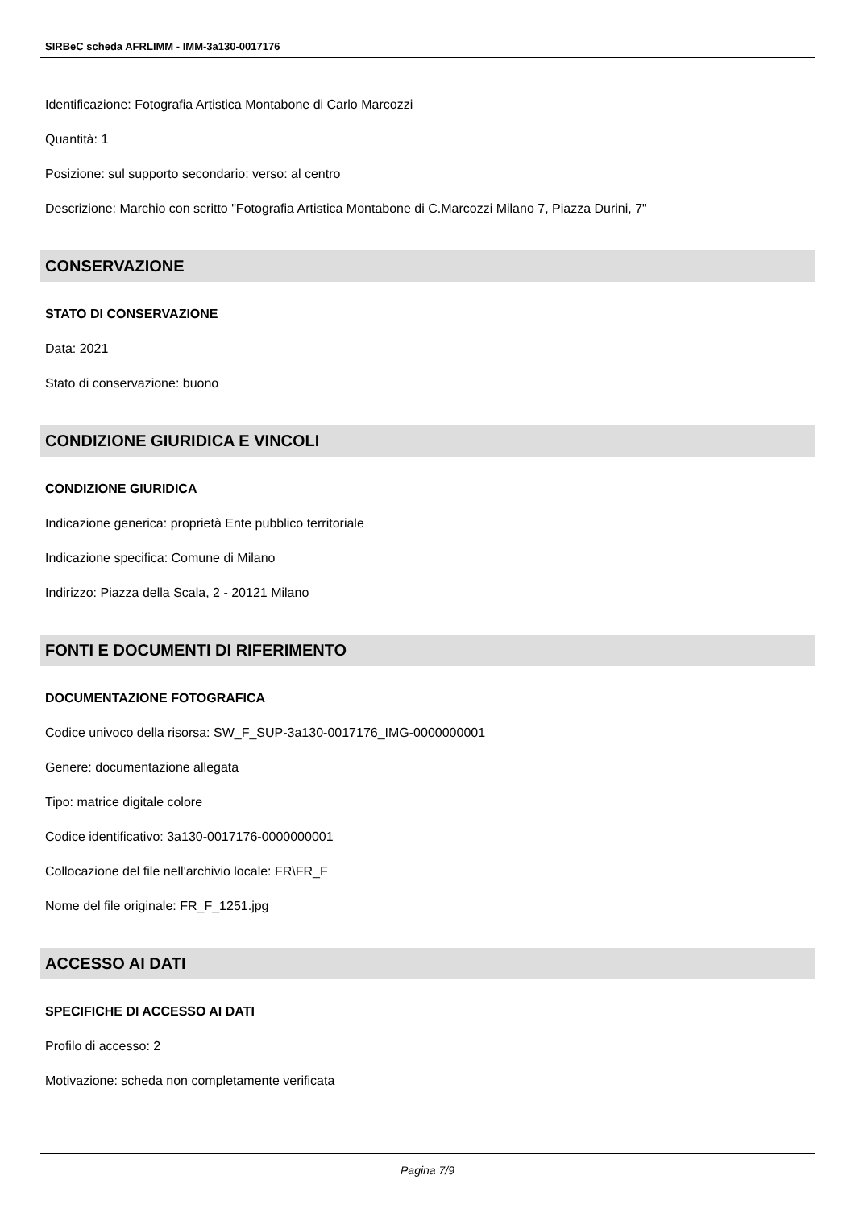SIRBeC scheda AFRLIMM - IMM-3a130-0017176
Identificazione: Fotografia Artistica Montabone di Carlo Marcozzi
Quantità: 1
Posizione: sul supporto secondario: verso: al centro
Descrizione: Marchio con scritto "Fotografia Artistica Montabone di C.Marcozzi Milano 7, Piazza Durini, 7"
CONSERVAZIONE
STATO DI CONSERVAZIONE
Data: 2021
Stato di conservazione: buono
CONDIZIONE GIURIDICA E VINCOLI
CONDIZIONE GIURIDICA
Indicazione generica: proprietà Ente pubblico territoriale
Indicazione specifica: Comune di Milano
Indirizzo: Piazza della Scala, 2 - 20121 Milano
FONTI E DOCUMENTI DI RIFERIMENTO
DOCUMENTAZIONE FOTOGRAFICA
Codice univoco della risorsa: SW_F_SUP-3a130-0017176_IMG-0000000001
Genere: documentazione allegata
Tipo: matrice digitale colore
Codice identificativo: 3a130-0017176-0000000001
Collocazione del file nell'archivio locale: FR\FR_F
Nome del file originale: FR_F_1251.jpg
ACCESSO AI DATI
SPECIFICHE DI ACCESSO AI DATI
Profilo di accesso: 2
Motivazione: scheda non completamente verificata
Pagina 7/9